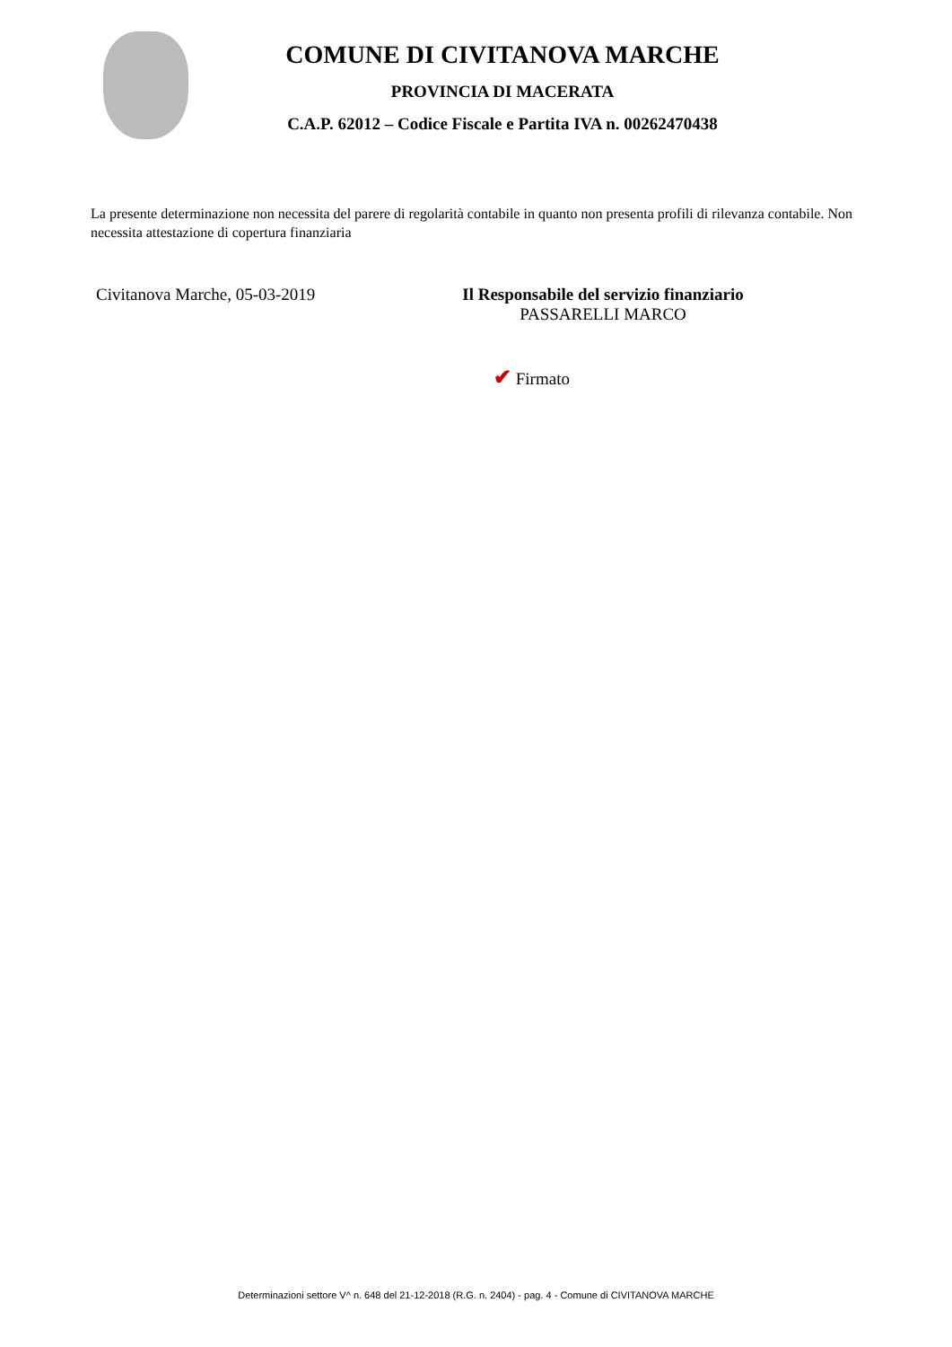COMUNE DI CIVITANOVA MARCHE
PROVINCIA DI MACERATA
C.A.P. 62012 – Codice Fiscale e Partita IVA n. 00262470438
La presente determinazione non necessita del parere di regolarità contabile in quanto non presenta profili di rilevanza contabile. Non necessita attestazione di copertura finanziaria
Civitanova Marche, 05-03-2019 Il Responsabile del servizio finanziario
PASSARELLI MARCO
✔ Firmato
Determinazioni settore V^ n. 648 del 21-12-2018 (R.G. n. 2404) - pag. 4 - Comune di CIVITANOVA MARCHE